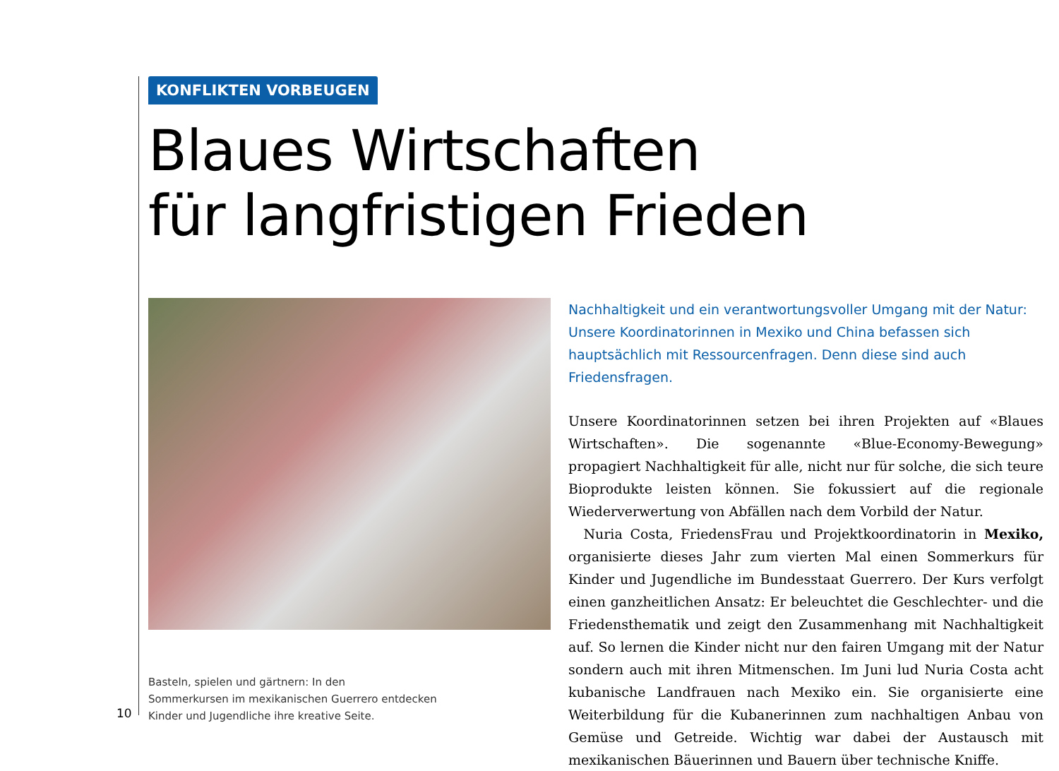KONFLIKTEN VORBEUGEN
Blaues Wirtschaften
für langfristigen Frieden
Basteln, spielen und gärtnern: In den
Sommerkursen im mexikanischen Guerrero entdecken
Kinder und Jugendliche ihre kreative Seite.
Nachhaltigkeit und ein verantwortungsvoller Umgang mit der Natur: Unsere Koordinatorinnen in Mexiko und China befassen sich hauptsächlich mit Ressourcenfragen. Denn diese sind auch Friedensfragen.
Unsere Koordinatorinnen setzen bei ihren Projekten auf «Blaues Wirtschaften». Die sogenannte «Blue-Economy-Bewegung» propagiert Nachhaltigkeit für alle, nicht nur für solche, die sich teure Bioprodukte leisten können. Sie fokussiert auf die regionale Wiederverwertung von Abfällen nach dem Vorbild der Natur.
Nuria Costa, FriedensFrau und Projektkoordinatorin in Mexiko, organisierte dieses Jahr zum vierten Mal einen Sommerkurs für Kinder und Jugendliche im Bundesstaat Guerrero. Der Kurs verfolgt einen ganzheitlichen Ansatz: Er beleuchtet die Geschlechter- und die Friedensthematik und zeigt den Zusammenhang mit Nachhaltigkeit auf. So lernen die Kinder nicht nur den fairen Umgang mit der Natur sondern auch mit ihren Mitmenschen. Im Juni lud Nuria Costa acht kubanische Landfrauen nach Mexiko ein. Sie organisierte eine Weiterbildung für die Kubanerinnen zum nachhaltigen Anbau von Gemüse und Getreide. Wichtig war dabei der Austausch mit mexikanischen Bäuerinnen und Bauern über technische Kniffe.
10